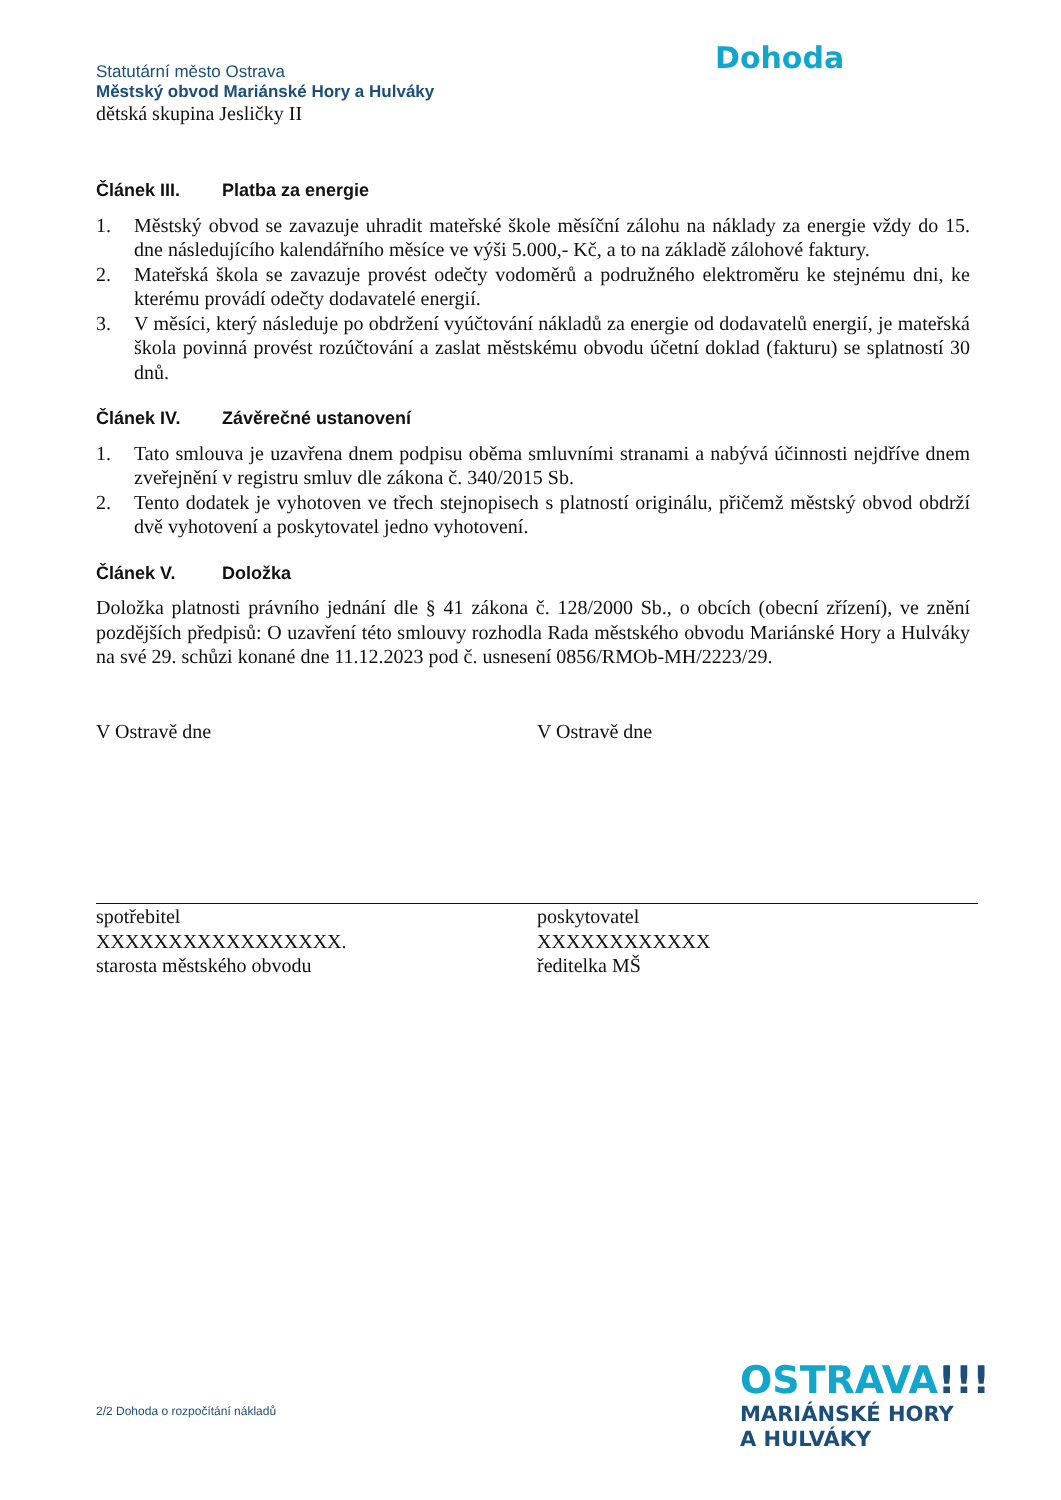Dohoda
Statutární město Ostrava
Městský obvod Mariánské Hory a Hulváky
dětská skupina Jesličky II
Článek III. Platba za energie
1. Městský obvod se zavazuje uhradit mateřské škole měsíční zálohu na náklady za energie vždy do 15. dne následujícího kalendářního měsíce ve výši 5.000,- Kč, a to na základě zálohové faktury.
2. Mateřská škola se zavazuje provést odečty vodoměrů a podružného elektroměru ke stejnému dni, ke kterému provádí odečty dodavatelé energií.
3. V měsíci, který následuje po obdržení vyúčtování nákladů za energie od dodavatelů energií, je mateřská škola povinná provést rozúčtování a zaslat městskému obvodu účetní doklad (fakturu) se splatností 30 dnů.
Článek IV. Závěrečné ustanovení
1. Tato smlouva je uzavřena dnem podpisu oběma smluvními stranami a nabývá účinnosti nejdříve dnem zveřejnění v registru smluv dle zákona č. 340/2015 Sb.
2. Tento dodatek je vyhotoven ve třech stejnopisech s platností originálu, přičemž městský obvod obdrží dvě vyhotovení a poskytovatel jedno vyhotovení.
Článek V. Doložka
Doložka platnosti právního jednání dle § 41 zákona č. 128/2000 Sb., o obcích (obecní zřízení), ve znění pozdějších předpisů: O uzavření této smlouvy rozhodla Rada městského obvodu Mariánské Hory a Hulváky na své 29. schůzi konané dne 11.12.2023 pod č. usnesení 0856/RMOb-MH/2223/29.
V Ostravě dne
spotřebitel
XXXXXXXXXXXXXXXXX.
starosta městského obvodu
V Ostravě dne
poskytovatel
XXXXXXXXXXXX
ředitelka MŠ
2/2 Dohoda o rozpočítání nákladů
OSTRAVA!!!
MARIÁNSKÉ HORY
A HULVÁKY